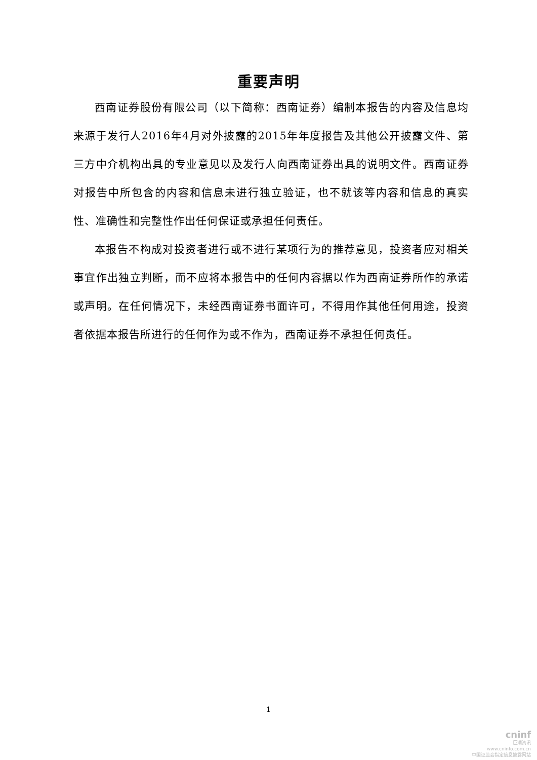重要声明
西南证券股份有限公司（以下简称：西南证券）编制本报告的内容及信息均来源于发行人2016年4月对外披露的2015年年度报告及其他公开披露文件、第三方中介机构出具的专业意见以及发行人向西南证券出具的说明文件。西南证券对报告中所包含的内容和信息未进行独立验证，也不就该等内容和信息的真实性、准确性和完整性作出任何保证或承担任何责任。
本报告不构成对投资者进行或不进行某项行为的推荐意见，投资者应对相关事宜作出独立判断，而不应将本报告中的任何内容据以作为西南证券所作的承诺或声明。在任何情况下，未经西南证券书面许可，不得用作其他任何用途，投资者依据本报告所进行的任何作为或不作为，西南证券不承担任何责任。
1
cninf
巨潮资讯
www.cninfo.com.cn
中国证监会指定信息披露网站